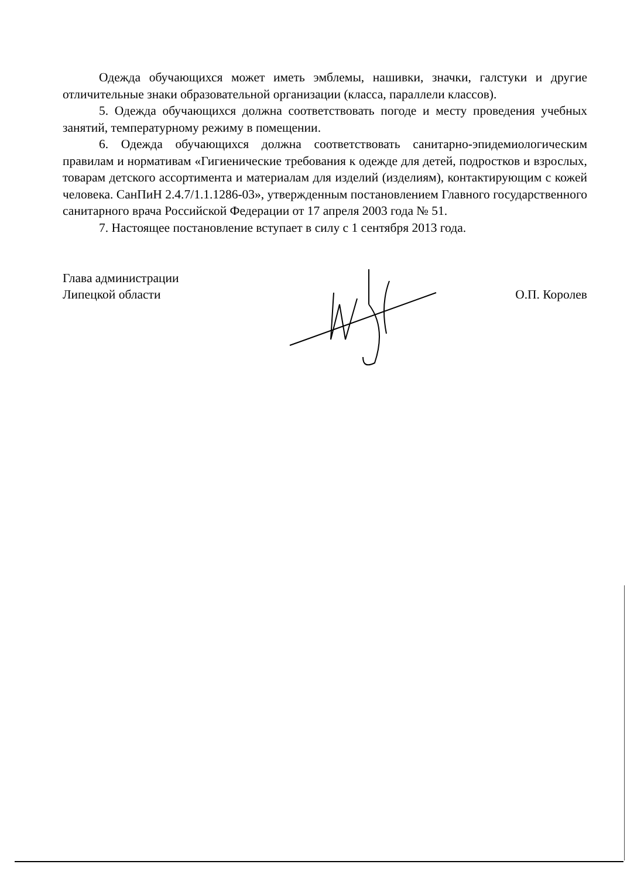Одежда обучающихся может иметь эмблемы, нашивки, значки, галстуки и другие отличительные знаки образовательной организации (класса, параллели классов).
5. Одежда обучающихся должна соответствовать погоде и месту проведения учебных занятий, температурному режиму в помещении.
6. Одежда обучающихся должна соответствовать санитарно-эпидемиологическим правилам и нормативам «Гигиенические требования к одежде для детей, подростков и взрослых, товарам детского ассортимента и материалам для изделий (изделиям), контактирующим с кожей человека. СанПиН 2.4.7/1.1.1286-03», утвержденным постановлением Главного государственного санитарного врача Российской Федерации от 17 апреля 2003 года № 51.
7. Настоящее постановление вступает в силу с 1 сентября 2013 года.
Глава администрации
Липецкой области
О.П. Королев